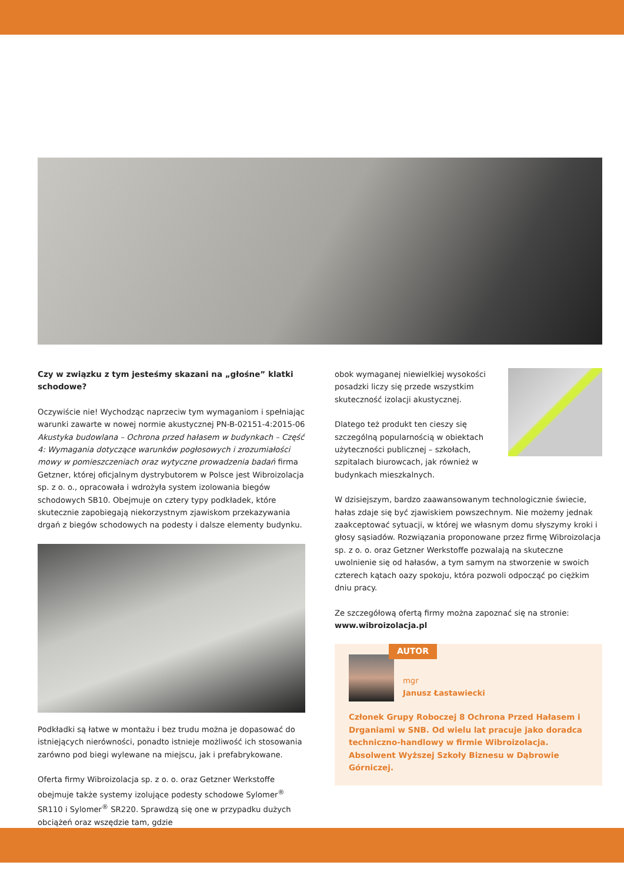Czy w związku z tym jesteśmy skazani na „głośne” klatki schodowe?
Oczywiście nie! Wychodząc naprzeciw tym wymaganiom i spełniając warunki zawarte w nowej normie akustycznej PN-B-02151-4:2015-06 Akustyka budowlana – Ochrona przed hałasem w budynkach – Część 4: Wymagania dotyczące warunków pogłosowych i zrozumiałości mowy w pomieszczeniach oraz wytyczne prowadzenia badań firma Getzner, której oficjalnym dystrybutorem w Polsce jest Wibroizolacja sp. z o. o., opracowała i wdrożyła system izolowania biegów schodowych SB10. Obejmuje on cztery typy podkładek, które skutecznie zapobiegają niekorzystnym zjawiskom przekazywania drgań z biegów schodowych na podesty i dalsze elementy budynku.
Podkładki są łatwe w montażu i bez trudu można je dopasować do istniejących nierówności, ponadto istnieje możliwość ich stosowania zarówno pod biegi wylewane na miejscu, jak i prefabrykowane.
Oferta firmy Wibroizolacja sp. z o. o. oraz Getzner Werkstoffe obejmuje także systemy izolujące podesty schodowe Sylomer<sup>®</sup> SR110 i Sylomer<sup>®</sup> SR220. Sprawdzą się one w przypadku dużych obciążeń oraz wszędzie tam, gdzie
obok wymaganej niewielkiej wysokości posadzki liczy się przede wszystkim skuteczność izolacji akustycznej.
Dlatego też produkt ten cieszy się szczególną popularnością w obiektach użyteczności publicznej – szkołach, szpitalach biurowcach, jak również w budynkach mieszkalnych.
W dzisiejszym, bardzo zaawansowanym technologicznie świecie, hałas zdaje się być zjawiskiem powszechnym. Nie możemy jednak zaakceptować sytuacji, w której we własnym domu słyszymy kroki i głosy sąsiadów. Rozwiązania proponowane przez firmę Wibroizolacja sp. z o. o. oraz Getzner Werkstoffe pozwalają na skuteczne uwolnienie się od hałasów, a tym samym na stworzenie w swoich czterech kątach oazy spokoju, która pozwoli odpocząć po ciężkim dniu pracy.
Ze szczegółową ofertą firmy można zapoznać się na stronie:
www.wibroizolacja.pl
AUTOR
mgr
Janusz Łastawiecki
Członek Grupy Roboczej 8 Ochrona Przed Hałasem i Drganiami w SNB. Od wielu lat pracuje jako doradca techniczno-handlowy w firmie Wibroizolacja. Absolwent Wyższej Szkoły Biznesu w Dąbrowie Górniczej.